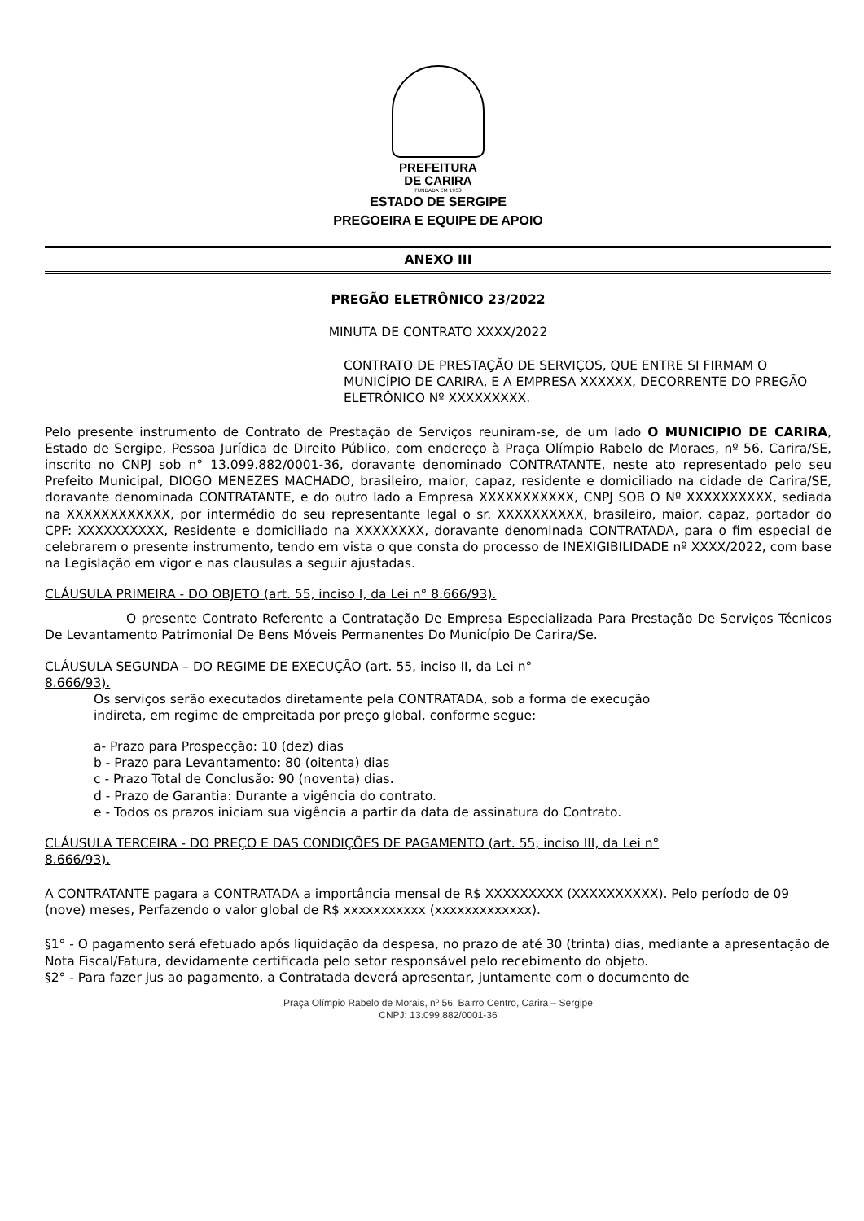PREFEITURA
DE CARIRA
FUNDADA EM 1953
ESTADO DE SERGIPE
PREGOEIRA E EQUIPE DE APOIO
ANEXO III
PREGÃO ELETRÔNICO 23/2022
MINUTA DE CONTRATO XXXX/2022
CONTRATO DE PRESTAÇÃO DE SERVIÇOS, QUE ENTRE SI FIRMAM O MUNICÍPIO DE CARIRA, E A EMPRESA XXXXXX, DECORRENTE DO PREGÃO ELETRÔNICO Nº XXXXXXXXX.
Pelo presente instrumento de Contrato de Prestação de Serviços reuniram-se, de um lado O MUNICIPIO DE CARIRA, Estado de Sergipe, Pessoa Jurídica de Direito Público, com endereço à Praça Olímpio Rabelo de Moraes, nº 56, Carira/SE, inscrito no CNPJ sob n° 13.099.882/0001-36, doravante denominado CONTRATANTE, neste ato representado pelo seu Prefeito Municipal, DIOGO MENEZES MACHADO, brasileiro, maior, capaz, residente e domiciliado na cidade de Carira/SE, doravante denominada CONTRATANTE, e do outro lado a Empresa XXXXXXXXXXX, CNPJ SOB O Nº XXXXXXXXXX, sediada na XXXXXXXXXXXX, por intermédio do seu representante legal o sr. XXXXXXXXXX, brasileiro, maior, capaz, portador do CPF: XXXXXXXXXX, Residente e domiciliado na XXXXXXXX, doravante denominada CONTRATADA, para o fim especial de celebrarem o presente instrumento, tendo em vista o que consta do processo de INEXIGIBILIDADE nº XXXX/2022, com base na Legislação em vigor e nas clausulas a seguir ajustadas.
CLÁUSULA PRIMEIRA - DO OBJETO (art. 55, inciso I, da Lei n° 8.666/93).
O presente Contrato Referente a Contratação De Empresa Especializada Para Prestação De Serviços Técnicos De Levantamento Patrimonial De Bens Móveis Permanentes Do Município De Carira/Se.
CLÁUSULA SEGUNDA – DO REGIME DE EXECUÇÃO (art. 55, inciso II, da Lei n°
8.666/93).
Os serviços serão executados diretamente pela CONTRATADA, sob a forma de execução
indireta, em regime de empreitada por preço global, conforme segue:
a- Prazo para Prospecção: 10 (dez) dias
b - Prazo para Levantamento: 80 (oitenta) dias
c - Prazo Total de Conclusão: 90 (noventa) dias.
d - Prazo de Garantia: Durante a vigência do contrato.
e - Todos os prazos iniciam sua vigência a partir da data de assinatura do Contrato.
CLÁUSULA TERCEIRA - DO PREÇO E DAS CONDIÇÕES DE PAGAMENTO (art. 55, inciso III, da Lei n°
8.666/93).
A CONTRATANTE pagara a CONTRATADA a importância mensal de R$ XXXXXXXXX (XXXXXXXXXX). Pelo período de 09 (nove) meses, Perfazendo o valor global de R$ xxxxxxxxxxx (xxxxxxxxxxxxx).
§1° - O pagamento será efetuado após liquidação da despesa, no prazo de até 30 (trinta) dias, mediante a apresentação de Nota Fiscal/Fatura, devidamente certificada pelo setor responsável pelo recebimento do objeto.
§2° - Para fazer jus ao pagamento, a Contratada deverá apresentar, juntamente com o documento de
Praça Olímpio Rabelo de Morais, nº 56, Bairro Centro, Carira – Sergipe
CNPJ: 13.099.882/0001-36